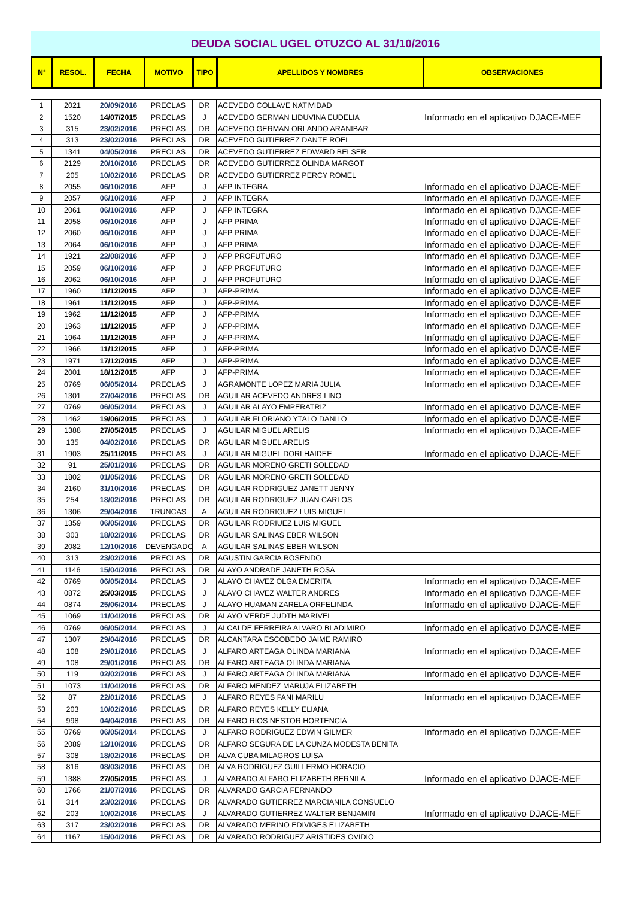DEUDA SOCIAL UGEL OTUZCO AL 31/10/2016
| N° | RESOL. | FECHA | MOTIVO | TIPO | APELLIDOS Y NOMBRES | OBSERVACIONES |
| --- | --- | --- | --- | --- | --- | --- |
| 1 | 2021 | 20/09/2016 | PRECLAS | DR | ACEVEDO COLLAVE NATIVIDAD | |
| 2 | 1520 | 14/07/2015 | PRECLAS | J | ACEVEDO GERMAN LIDUVINA EUDELIA | Informado en el aplicativo DJACE-MEF |
| 3 | 315 | 23/02/2016 | PRECLAS | DR | ACEVEDO GERMAN ORLANDO ARANIBAR | |
| 4 | 313 | 23/02/2016 | PRECLAS | DR | ACEVEDO GUTIERREZ DANTE ROEL | |
| 5 | 1341 | 04/05/2016 | PRECLAS | DR | ACEVEDO GUTIERREZ EDWARD BELSER | |
| 6 | 2129 | 20/10/2016 | PRECLAS | DR | ACEVEDO GUTIERREZ OLINDA MARGOT | |
| 7 | 205 | 10/02/2016 | PRECLAS | DR | ACEVEDO GUTIERREZ PERCY ROMEL | |
| 8 | 2055 | 06/10/2016 | AFP | J | AFP INTEGRA | Informado en el aplicativo DJACE-MEF |
| 9 | 2057 | 06/10/2016 | AFP | J | AFP INTEGRA | Informado en el aplicativo DJACE-MEF |
| 10 | 2061 | 06/10/2016 | AFP | J | AFP INTEGRA | Informado en el aplicativo DJACE-MEF |
| 11 | 2058 | 06/10/2016 | AFP | J | AFP PRIMA | Informado en el aplicativo DJACE-MEF |
| 12 | 2060 | 06/10/2016 | AFP | J | AFP PRIMA | Informado en el aplicativo DJACE-MEF |
| 13 | 2064 | 06/10/2016 | AFP | J | AFP PRIMA | Informado en el aplicativo DJACE-MEF |
| 14 | 1921 | 22/08/2016 | AFP | J | AFP PROFUTURO | Informado en el aplicativo DJACE-MEF |
| 15 | 2059 | 06/10/2016 | AFP | J | AFP PROFUTURO | Informado en el aplicativo DJACE-MEF |
| 16 | 2062 | 06/10/2016 | AFP | J | AFP PROFUTURO | Informado en el aplicativo DJACE-MEF |
| 17 | 1960 | 11/12/2015 | AFP | J | AFP-PRIMA | Informado en el aplicativo DJACE-MEF |
| 18 | 1961 | 11/12/2015 | AFP | J | AFP-PRIMA | Informado en el aplicativo DJACE-MEF |
| 19 | 1962 | 11/12/2015 | AFP | J | AFP-PRIMA | Informado en el aplicativo DJACE-MEF |
| 20 | 1963 | 11/12/2015 | AFP | J | AFP-PRIMA | Informado en el aplicativo DJACE-MEF |
| 21 | 1964 | 11/12/2015 | AFP | J | AFP-PRIMA | Informado en el aplicativo DJACE-MEF |
| 22 | 1966 | 11/12/2015 | AFP | J | AFP-PRIMA | Informado en el aplicativo DJACE-MEF |
| 23 | 1971 | 17/12/2015 | AFP | J | AFP-PRIMA | Informado en el aplicativo DJACE-MEF |
| 24 | 2001 | 18/12/2015 | AFP | J | AFP-PRIMA | Informado en el aplicativo DJACE-MEF |
| 25 | 0769 | 06/05/2014 | PRECLAS | J | AGRAMONTE LOPEZ MARIA JULIA | Informado en el aplicativo DJACE-MEF |
| 26 | 1301 | 27/04/2016 | PRECLAS | DR | AGUILAR ACEVEDO ANDRES LINO | |
| 27 | 0769 | 06/05/2014 | PRECLAS | J | AGUILAR ALAYO EMPERATRIZ | Informado en el aplicativo DJACE-MEF |
| 28 | 1462 | 19/06/2015 | PRECLAS | J | AGUILAR FLORIANO YTALO DANILO | Informado en el aplicativo DJACE-MEF |
| 29 | 1388 | 27/05/2015 | PRECLAS | J | AGUILAR MIGUEL ARELIS | Informado en el aplicativo DJACE-MEF |
| 30 | 135 | 04/02/2016 | PRECLAS | DR | AGUILAR MIGUEL ARELIS | |
| 31 | 1903 | 25/11/2015 | PRECLAS | J | AGUILAR MIGUEL DORI HAIDEE | Informado en el aplicativo DJACE-MEF |
| 32 | 91 | 25/01/2016 | PRECLAS | DR | AGUILAR MORENO GRETI SOLEDAD | |
| 33 | 1802 | 01/05/2016 | PRECLAS | DR | AGUILAR MORENO GRETI SOLEDAD | |
| 34 | 2160 | 31/10/2016 | PRECLAS | DR | AGUILAR RODRIGUEZ JANETT JENNY | |
| 35 | 254 | 18/02/2016 | PRECLAS | DR | AGUILAR RODRIGUEZ JUAN CARLOS | |
| 36 | 1306 | 29/04/2016 | TRUNCAS | A | AGUILAR RODRIGUEZ LUIS MIGUEL | |
| 37 | 1359 | 06/05/2016 | PRECLAS | DR | AGUILAR RODRIUEZ LUIS MIGUEL | |
| 38 | 303 | 18/02/2016 | PRECLAS | DR | AGUILAR SALINAS EBER WILSON | |
| 39 | 2082 | 12/10/2016 | DEVENGADO | A | AGUILAR SALINAS EBER WILSON | |
| 40 | 313 | 23/02/2016 | PRECLAS | DR | AGUSTIN GARCIA ROSENDO | |
| 41 | 1146 | 15/04/2016 | PRECLAS | DR | ALAYO ANDRADE JANETH ROSA | |
| 42 | 0769 | 06/05/2014 | PRECLAS | J | ALAYO CHAVEZ OLGA EMERITA | Informado en el aplicativo DJACE-MEF |
| 43 | 0872 | 25/03/2015 | PRECLAS | J | ALAYO CHAVEZ WALTER ANDRES | Informado en el aplicativo DJACE-MEF |
| 44 | 0874 | 25/06/2014 | PRECLAS | J | ALAYO HUAMAN ZARELA ORFELINDA | Informado en el aplicativo DJACE-MEF |
| 45 | 1069 | 11/04/2016 | PRECLAS | DR | ALAYO VERDE JUDTH MARIVEL | |
| 46 | 0769 | 06/05/2014 | PRECLAS | J | ALCALDE FERREIRA ALVARO BLADIMIRO | Informado en el aplicativo DJACE-MEF |
| 47 | 1307 | 29/04/2016 | PRECLAS | DR | ALCANTARA ESCOBEDO JAIME RAMIRO | |
| 48 | 108 | 29/01/2016 | PRECLAS | J | ALFARO ARTEAGA OLINDA MARIANA | Informado en el aplicativo DJACE-MEF |
| 49 | 108 | 29/01/2016 | PRECLAS | DR | ALFARO ARTEAGA OLINDA MARIANA | |
| 50 | 119 | 02/02/2016 | PRECLAS | J | ALFARO ARTEAGA OLINDA MARIANA | Informado en el aplicativo DJACE-MEF |
| 51 | 1073 | 11/04/2016 | PRECLAS | DR | ALFARO MENDEZ MARUJA ELIZABETH | |
| 52 | 87 | 22/01/2016 | PRECLAS | J | ALFARO REYES FANI MARILU | Informado en el aplicativo DJACE-MEF |
| 53 | 203 | 10/02/2016 | PRECLAS | DR | ALFARO REYES KELLY ELIANA | |
| 54 | 998 | 04/04/2016 | PRECLAS | DR | ALFARO RIOS NESTOR HORTENCIA | |
| 55 | 0769 | 06/05/2014 | PRECLAS | J | ALFARO RODRIGUEZ EDWIN GILMER | Informado en el aplicativo DJACE-MEF |
| 56 | 2089 | 12/10/2016 | PRECLAS | DR | ALFARO SEGURA DE LA CUNZA MODESTA BENITA | |
| 57 | 308 | 18/02/2016 | PRECLAS | DR | ALVA CUBA MILAGROS LUISA | |
| 58 | 816 | 08/03/2016 | PRECLAS | DR | ALVA RODRIGUEZ GUILLERMO HORACIO | |
| 59 | 1388 | 27/05/2015 | PRECLAS | J | ALVARADO ALFARO ELIZABETH BERNILA | Informado en el aplicativo DJACE-MEF |
| 60 | 1766 | 21/07/2016 | PRECLAS | DR | ALVARADO GARCIA FERNANDO | |
| 61 | 314 | 23/02/2016 | PRECLAS | DR | ALVARADO GUTIERREZ MARCIANILA CONSUELO | |
| 62 | 203 | 10/02/2016 | PRECLAS | J | ALVARADO GUTIERREZ WALTER BENJAMIN | Informado en el aplicativo DJACE-MEF |
| 63 | 317 | 23/02/2016 | PRECLAS | DR | ALVARADO MERINO EDIVIGES ELIZABETH | |
| 64 | 1167 | 15/04/2016 | PRECLAS | DR | ALVARADO RODRIGUEZ ARISTIDES OVIDIO | |